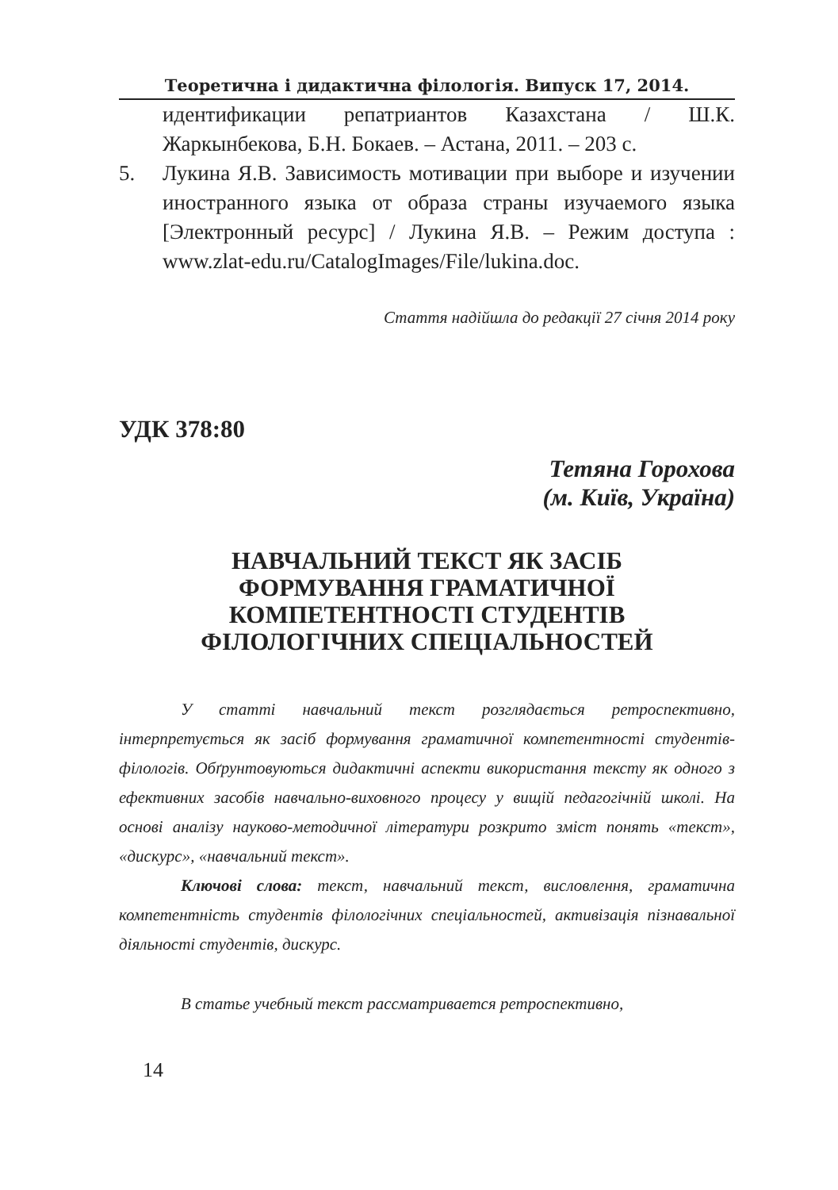Теоретична і дидактична філологія. Випуск 17, 2014.
идентификации репатриантов Казахстана / Ш.К. Жаркынбекова, Б.Н. Бокаев. – Астана, 2011. – 203 с.
5. Лукина Я.В. Зависимость мотивации при выборе и изучении иностранного языка от образа страны изучаемого языка [Электронный ресурс] / Лукина Я.В. – Режим доступа : www.zlat-edu.ru/CatalogImages/File/lukina.doc.
Стаття надійшла до редакції 27 січня 2014 року
УДК 378:80
Тетяна Горохова
(м. Київ, Україна)
НАВЧАЛЬНИЙ ТЕКСТ ЯК ЗАСІБ ФОРМУВАННЯ ГРАМАТИЧНОЇ КОМПЕТЕНТНОСТІ СТУДЕНТІВ ФІЛОЛОГІЧНИХ СПЕЦІАЛЬНОСТЕЙ
У статті навчальний текст розглядається ретроспективно, інтерпретується як засіб формування граматичної компетентності студентів-філологів. Обґрунтовуються дидактичні аспекти використання тексту як одного з ефективних засобів навчально-виховного процесу у вищій педагогічній школі. На основі аналізу науково-методичної літератури розкрито зміст понять «текст», «дискурс», «навчальний текст».
Ключові слова: текст, навчальний текст, висловлення, граматична компетентність студентів філологічних спеціальностей, активізація пізнавальної діяльності студентів, дискурс.
В статье учебный текст рассматривается ретроспективно,
14